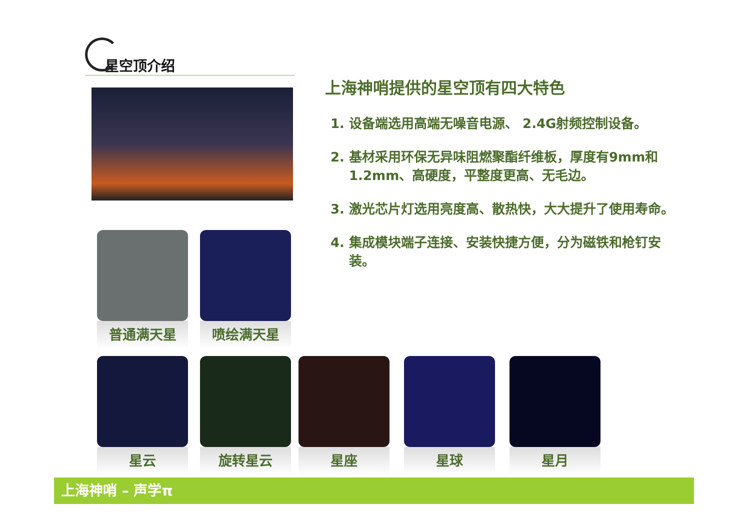星空顶介绍
上海神哨提供的星空顶有四大特色
1. 设备端选用高端无噪音电源、 2.4G射频控制设备。
2. 基材采用环保无异味阻燃聚酯纤维板，厚度有9mm和1.2mm、高硬度，平整度更高、无毛边。
3. 激光芯片灯选用亮度高、散热快，大大提升了使用寿命。
4. 集成模块端子连接、安装快捷方便，分为磁铁和枪钉安装。
普通满天星 喷绘满天星
星云 旋转星云 星座 星球 星月
上海神哨 – 声学π